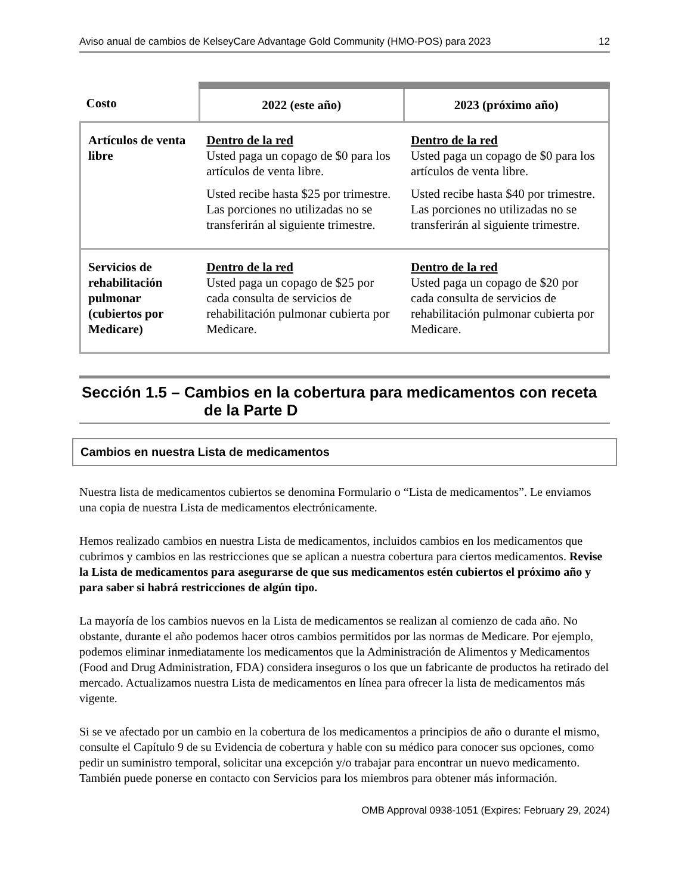Aviso anual de cambios de KelseyCare Advantage Gold Community (HMO-POS) para 2023 12
| Costo | 2022 (este año) | 2023 (próximo año) |
| --- | --- | --- |
| Artículos de venta libre | Dentro de la red Usted paga un copago de $0 para los artículos de venta libre. Usted recibe hasta $25 por trimestre. Las porciones no utilizadas no se transferirán al siguiente trimestre. | Dentro de la red Usted paga un copago de $0 para los artículos de venta libre. Usted recibe hasta $40 por trimestre. Las porciones no utilizadas no se transferirán al siguiente trimestre. |
| Servicios de rehabilitación pulmonar (cubiertos por Medicare) | Dentro de la red Usted paga un copago de $25 por cada consulta de servicios de rehabilitación pulmonar cubierta por Medicare. | Dentro de la red Usted paga un copago de $20 por cada consulta de servicios de rehabilitación pulmonar cubierta por Medicare. |
Sección 1.5 – Cambios en la cobertura para medicamentos con receta
de la Parte D
Cambios en nuestra Lista de medicamentos
Nuestra lista de medicamentos cubiertos se denomina Formulario o “Lista de medicamentos”. Le enviamos una copia de nuestra Lista de medicamentos electrónicamente.
Hemos realizado cambios en nuestra Lista de medicamentos, incluidos cambios en los medicamentos que cubrimos y cambios en las restricciones que se aplican a nuestra cobertura para ciertos medicamentos. Revise la Lista de medicamentos para asegurarse de que sus medicamentos estén cubiertos el próximo año y para saber si habrá restricciones de algún tipo.
La mayoría de los cambios nuevos en la Lista de medicamentos se realizan al comienzo de cada año. No obstante, durante el año podemos hacer otros cambios permitidos por las normas de Medicare. Por ejemplo, podemos eliminar inmediatamente los medicamentos que la Administración de Alimentos y Medicamentos (Food and Drug Administration, FDA) considera inseguros o los que un fabricante de productos ha retirado del mercado. Actualizamos nuestra Lista de medicamentos en línea para ofrecer la lista de medicamentos más vigente.
Si se ve afectado por un cambio en la cobertura de los medicamentos a principios de año o durante el mismo, consulte el Capítulo 9 de su Evidencia de cobertura y hable con su médico para conocer sus opciones, como pedir un suministro temporal, solicitar una excepción y/o trabajar para encontrar un nuevo medicamento. También puede ponerse en contacto con Servicios para los miembros para obtener más información.
OMB Approval 0938-1051 (Expires: February 29, 2024)